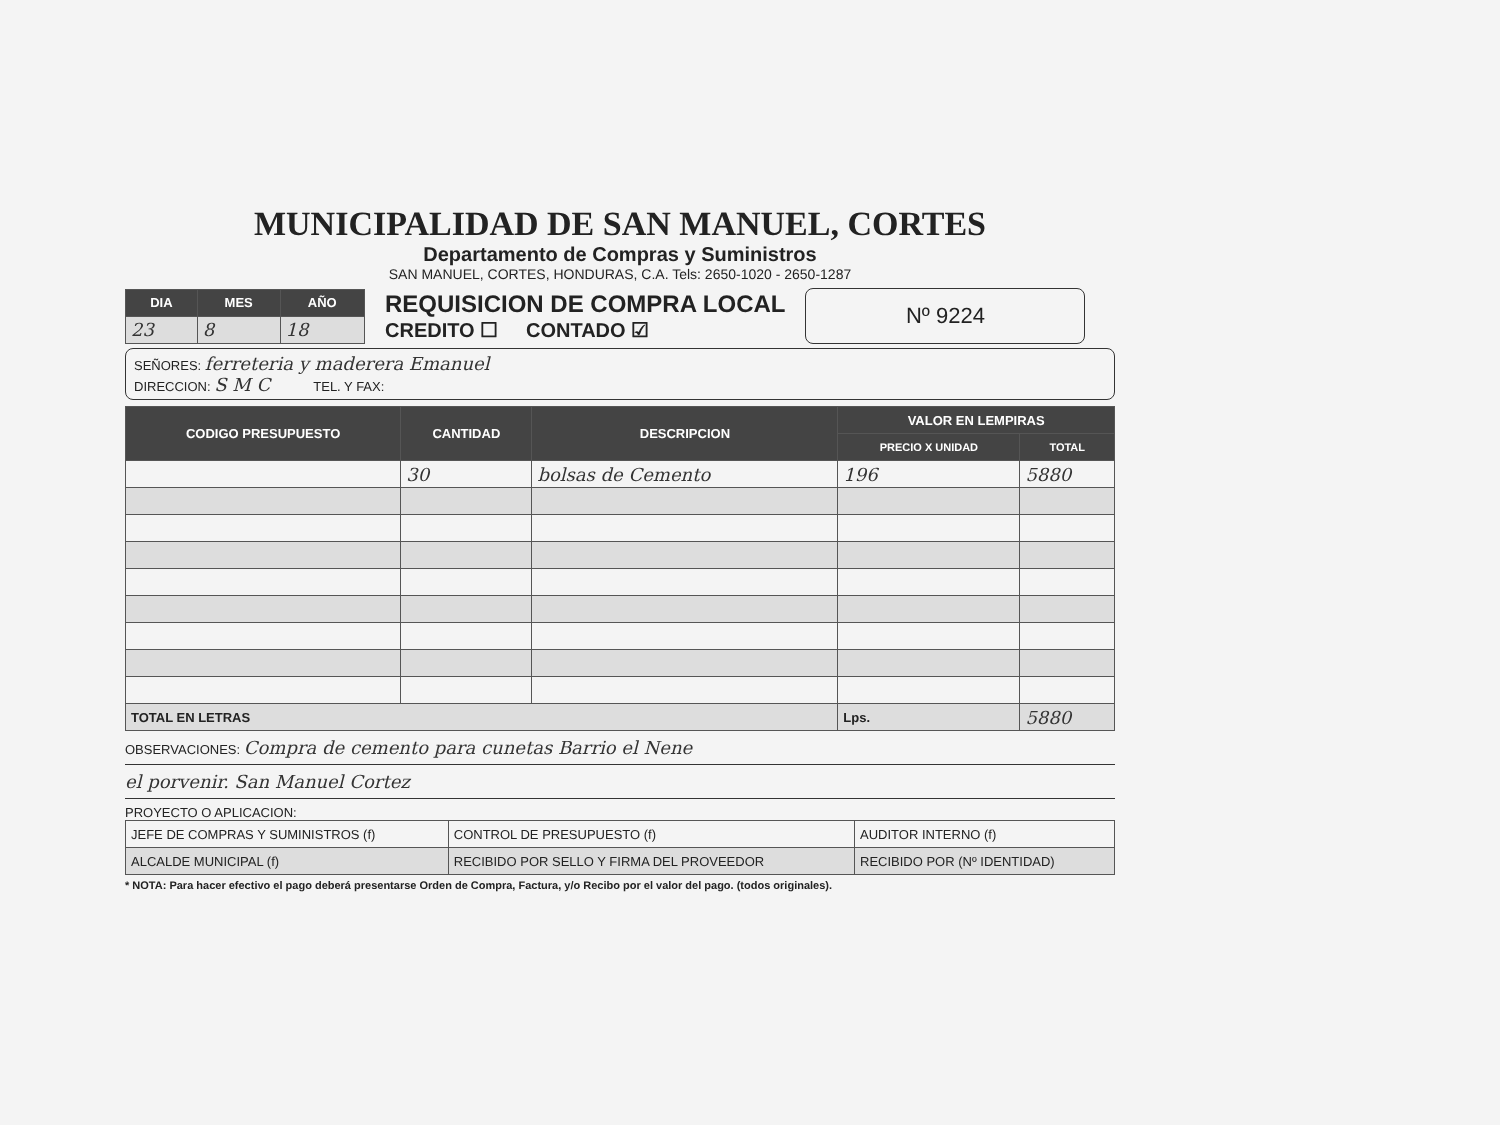MUNICIPALIDAD DE SAN MANUEL, CORTES
Departamento de Compras y Suministros
SAN MANUEL, CORTES, HONDURAS, C.A. Tels: 2650-1020 - 2650-1287
| DIA | MES | AÑO |
| --- | --- | --- |
| 23 | 8 | 18 |
REQUISICION DE COMPRA LOCAL
CREDITO ☐ CONTADO ☑
Nº 9224
SEÑORES: ferreteria y maderera Emanuel
DIRECCION: S M C TEL. Y FAX:
| CODIGO PRESUPUESTO | CANTIDAD | DESCRIPCION | VALOR EN LEMPIRAS | |
| --- | --- | --- | --- | --- |
| | | | PRECIO X UNIDAD | TOTAL |
| | 30 | bolsas de Cemento | 196 | 5880 |
| TOTAL EN LETRAS | | | Lps. | 5880 |
OBSERVACIONES: Compra de cemento para cunetas Barrio el Nene
el porvenir. San Manuel Cortez
PROYECTO O APLICACION:
| JEFE DE COMPRAS Y SUMINISTROS (f) | CONTROL DE PRESUPUESTO (f) | AUDITOR INTERNO (f) |
| ALCALDE MUNICIPAL (f) | RECIBIDO POR SELLO Y FIRMA DEL PROVEEDOR | RECIBIDO POR (Nº IDENTIDAD) |
* NOTA: Para hacer efectivo el pago deberá presentarse Orden de Compra, Factura, y/o Recibo por el valor del pago. (todos originales).